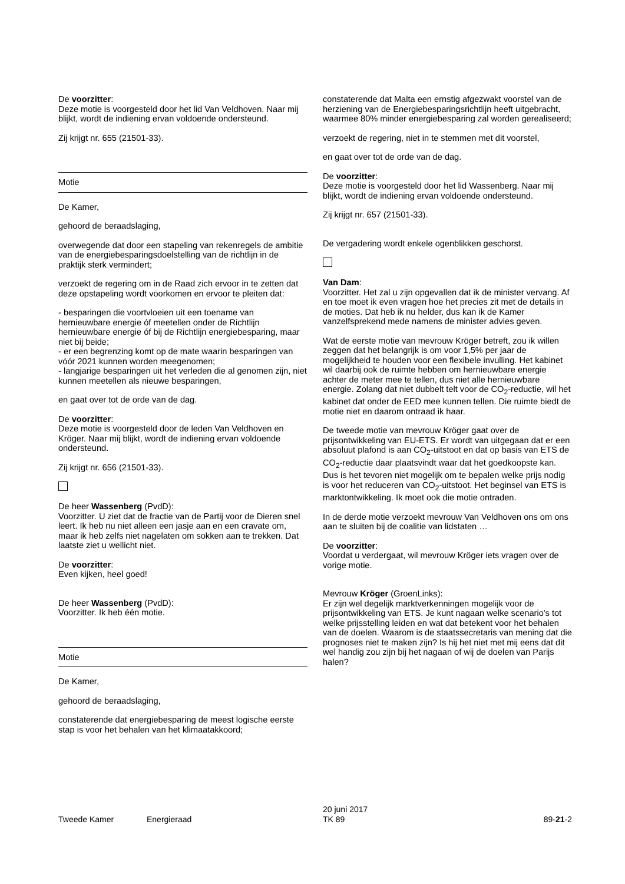De voorzitter:
Deze motie is voorgesteld door het lid Van Veldhoven. Naar mij blijkt, wordt de indiening ervan voldoende ondersteund.
Zij krijgt nr. 655 (21501-33).
Motie
De Kamer,
gehoord de beraadslaging,
overwegende dat door een stapeling van rekenregels de ambitie van de energiebesparingsdoelstelling van de richtlijn in de praktijk sterk vermindert;
verzoekt de regering om in de Raad zich ervoor in te zetten dat deze opstapeling wordt voorkomen en ervoor te pleiten dat:
- besparingen die voortvloeien uit een toename van hernieuwbare energie óf meetellen onder de Richtlijn hernieuwbare energie óf bij de Richtlijn energiebesparing, maar niet bij beide;
- er een begrenzing komt op de mate waarin besparingen van vóór 2021 kunnen worden meegenomen;
- langjarige besparingen uit het verleden die al genomen zijn, niet kunnen meetellen als nieuwe besparingen,
en gaat over tot de orde van de dag.
De voorzitter:
Deze motie is voorgesteld door de leden Van Veldhoven en Kröger. Naar mij blijkt, wordt de indiening ervan voldoende ondersteund.
Zij krijgt nr. 656 (21501-33).
De heer Wassenberg (PvdD):
Voorzitter. U ziet dat de fractie van de Partij voor de Dieren snel leert. Ik heb nu niet alleen een jasje aan en een cravate om, maar ik heb zelfs niet nagelaten om sokken aan te trekken. Dat laatste ziet u wellicht niet.
De voorzitter:
Even kijken, heel goed!
De heer Wassenberg (PvdD):
Voorzitter. Ik heb één motie.
Motie
De Kamer,
gehoord de beraadslaging,
constaterende dat energiebesparing de meest logische eerste stap is voor het behalen van het klimaatakkoord;
constaterende dat Malta een ernstig afgezwakt voorstel van de herziening van de Energiebesparingsrichtlijn heeft uitgebracht, waarmee 80% minder energiebesparing zal worden gerealiseerd;
verzoekt de regering, niet in te stemmen met dit voorstel,
en gaat over tot de orde van de dag.
De voorzitter:
Deze motie is voorgesteld door het lid Wassenberg. Naar mij blijkt, wordt de indiening ervan voldoende ondersteund.
Zij krijgt nr. 657 (21501-33).
De vergadering wordt enkele ogenblikken geschorst.
Van Dam:
Voorzitter. Het zal u zijn opgevallen dat ik de minister vervang. Af en toe moet ik even vragen hoe het precies zit met de details in de moties. Dat heb ik nu helder, dus kan ik de Kamer vanzelfsprekend mede namens de minister advies geven.
Wat de eerste motie van mevrouw Kröger betreft, zou ik willen zeggen dat het belangrijk is om voor 1,5% per jaar de mogelijkheid te houden voor een flexibele invulling. Het kabinet wil daarbij ook de ruimte hebben om hernieuwbare energie achter de meter mee te tellen, dus niet alle hernieuwbare energie. Zolang dat niet dubbelt telt voor de CO<sub>2</sub>-reductie, wil het kabinet dat onder de EED mee kunnen tellen. Die ruimte biedt de motie niet en daarom ontraad ik haar.
De tweede motie van mevrouw Kröger gaat over de prijsontwikkeling van EU-ETS. Er wordt van uitgegaan dat er een absoluut plafond is aan CO<sub>2</sub>-uitstoot en dat op basis van ETS de CO<sub>2</sub>-reductie daar plaatsvindt waar dat het goedkoopste kan. Dus is het tevoren niet mogelijk om te bepalen welke prijs nodig is voor het reduceren van CO<sub>2</sub>-uitstoot. Het beginsel van ETS is marktontwikkeling. Ik moet ook die motie ontraden.
In de derde motie verzoekt mevrouw Van Veldhoven ons om ons aan te sluiten bij de coalitie van lidstaten …
De voorzitter:
Voordat u verdergaat, wil mevrouw Kröger iets vragen over de vorige motie.
Mevrouw Kröger (GroenLinks):
Er zijn wel degelijk marktverkenningen mogelijk voor de prijsontwikkeling van ETS. Je kunt nagaan welke scenario's tot welke prijsstelling leiden en wat dat betekent voor het behalen van de doelen. Waarom is de staatssecretaris van mening dat die prognoses niet te maken zijn? Is hij het niet met mij eens dat dit wel handig zou zijn bij het nagaan of wij de doelen van Parijs halen?
Tweede Kamer Energieraad
20 juni 2017
TK 89
89-21-2